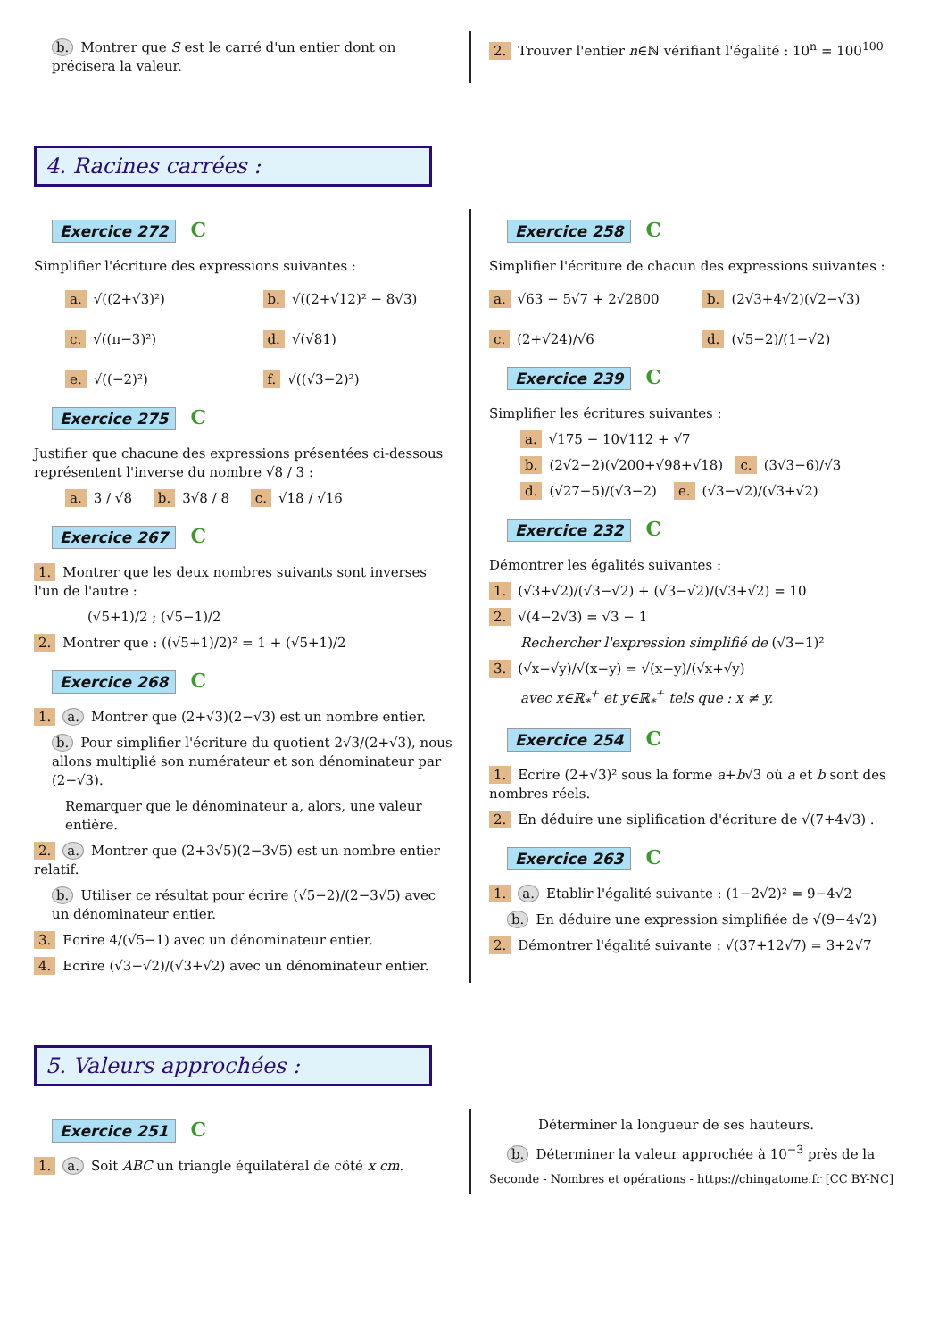b. Montrer que S est le carré d'un entier dont on précisera la valeur.
2. Trouver l'entier n∈ℕ vérifiant l'égalité : 10<sup>n</sup> = 100<sup>100</sup>
4. Racines carrées :
Exercice 272 C
Simplifier l'écriture des expressions suivantes :
a. √((2+√3)²)
b. √((2+√12)² − 8√3)
c. √((π−3)²)
d. √(√81)
e. √((−2)²)
f. √((√3−2)²)
Exercice 275 C
Justifier que chacune des expressions présentées ci-dessous représentent l'inverse du nombre √8 / 3 :
a. 3 / √8 b. 3√8 / 8 c. √18 / √16
Exercice 267 C
1. Montrer que les deux nombres suivants sont inverses l'un de l'autre :
(√5+1)/2 ; (√5−1)/2
2. Montrer que : ((√5+1)/2)² = 1 + (√5+1)/2
Exercice 268 C
1. a. Montrer que (2+√3)(2−√3) est un nombre entier.
b. Pour simplifier l'écriture du quotient 2√3/(2+√3), nous allons multiplié son numérateur et son dénominateur par (2−√3).
Remarquer que le dénominateur a, alors, une valeur entière.
2. a. Montrer que (2+3√5)(2−3√5) est un nombre entier relatif.
b. Utiliser ce résultat pour écrire (√5−2)/(2−3√5) avec un dénominateur entier.
3. Ecrire 4/(√5−1) avec un dénominateur entier.
4. Ecrire (√3−√2)/(√3+√2) avec un dénominateur entier.
Exercice 258 C
Simplifier l'écriture de chacun des expressions suivantes :
a. √63 − 5√7 + 2√2800
b. (2√3+4√2)(√2−√3)
c. (2+√24)/√6
d. (√5−2)/(1−√2)
Exercice 239 C
Simplifier les écritures suivantes :
a. √175 − 10√112 + √7
b. (2√2−2)(√200+√98+√18) c. (3√3−6)/√3
d. (√27−5)/(√3−2) e. (√3−√2)/(√3+√2)
Exercice 232 C
Démontrer les égalités suivantes :
1. (√3+√2)/(√3−√2) + (√3−√2)/(√3+√2) = 10
2. √(4−2√3) = √3 − 1
Rechercher l'expression simplifié de (√3−1)²
3. (√x−√y)/√(x−y) = √(x−y)/(√x+√y)
avec x∈ℝ<sub>*</sub><sup>+</sup> et y∈ℝ<sub>*</sub><sup>+</sup> tels que : x ≠ y.
Exercice 254 C
1. Ecrire (2+√3)² sous la forme a+b√3 où a et b sont des nombres réels.
2. En déduire une siplification d'écriture de √(7+4√3) .
Exercice 263 C
1. a. Etablir l'égalité suivante : (1−2√2)² = 9−4√2
b. En déduire une expression simplifiée de √(9−4√2)
2. Démontrer l'égalité suivante : √(37+12√7) = 3+2√7
5. Valeurs approchées :
Exercice 251 C
1. a. Soit ABC un triangle équilatéral de côté x cm.
Déterminer la longueur de ses hauteurs.
b. Déterminer la valeur approchée à 10<sup>−3</sup> près de la
Seconde - Nombres et opérations - https://chingatome.fr [CC BY-NC]